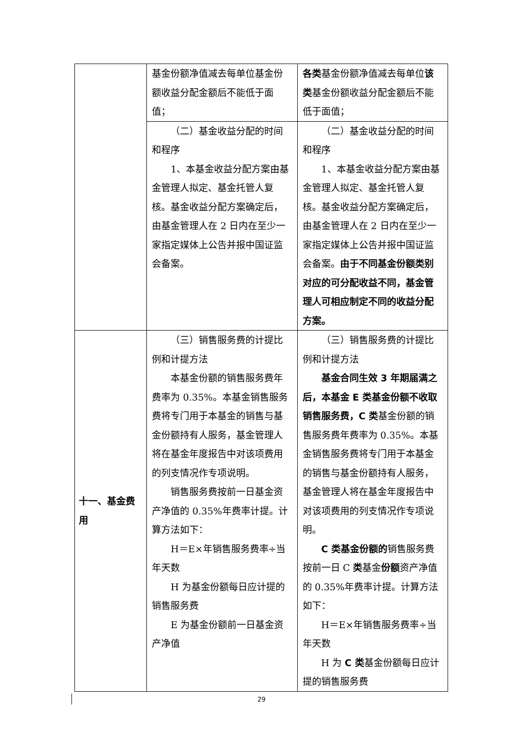| | 基金份额净值减去每单位基金份额收益分配金额后不能低于面值； | 各类 基金份额净值减去每单位 该类 基金份额收益分配金额后不能低于面值； |
| | （二）基金收益分配的时间和程序 1、本基金收益分配方案由基金管理人拟定、基金托管人复核。基金收益分配方案确定后，由基金管理人在 2 日内在至少一家指定媒体上公告并报中国证监会备案。 | （二）基金收益分配的时间和程序 1、本基金收益分配方案由基金管理人拟定、基金托管人复核。基金收益分配方案确定后，由基金管理人在 2 日内在至少一家指定媒体上公告并报中国证监会备案。 由于不同基金份额类别对应的可分配收益不同，基金管理人可相应制定不同的收益分配方案。 |
| 十一、基金费用 | （三）销售服务费的计提比例和计提方法 本基金份额的销售服务费年费率为 0.35%。本基金销售服务费将专门用于本基金的销售与基金份额持有人服务，基金管理人将在基金年度报告中对该项费用的列支情况作专项说明。 销售服务费按前一日基金资产净值的 0.35%年费率计提。计算方法如下： H＝E×年销售服务费率÷当年天数 H 为基金份额每日应计提的销售服务费 E 为基金份额前一日基金资产净值 | （三）销售服务费的计提比例和计提方法 基金合同生效 3 年期届满之后，本基金 E 类基金份额不收取销售服务费，C 类 基金份额的销售服务费年费率为 0.35%。本基金销售服务费将专门用于本基金的销售与基金份额持有人服务，基金管理人将在基金年度报告中对该项费用的列支情况作专项说明。 C 类基金份额的 销售服务费按前一日 C 类 基金 份额 资产净值的 0.35%年费率计提。计算方法如下： H＝E×年销售服务费率÷当年天数 H 为 C 类 基金份额每日应计提的销售服务费 |
29